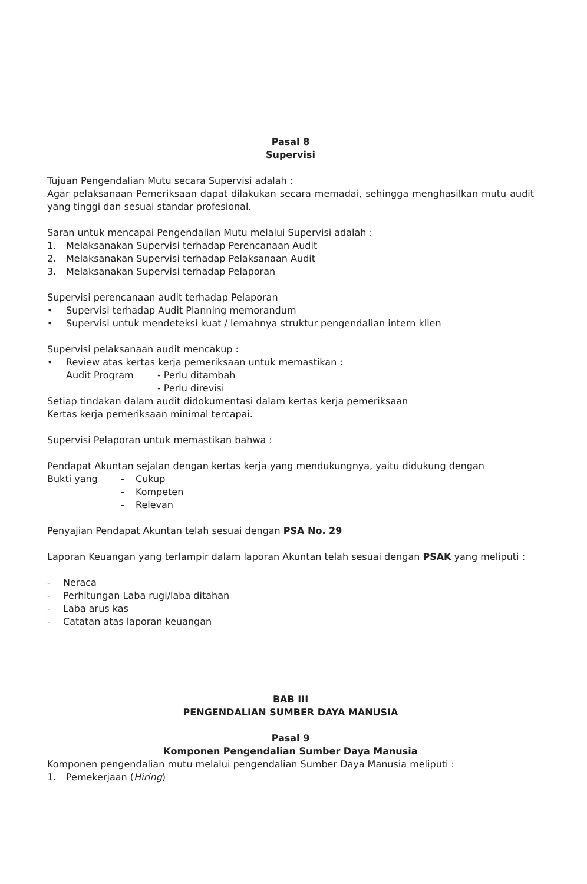Pasal 8
Supervisi
Tujuan Pengendalian Mutu secara Supervisi adalah :
Agar pelaksanaan Pemeriksaan dapat dilakukan secara memadai, sehingga menghasilkan mutu audit yang tinggi dan sesuai standar profesional.
Saran untuk mencapai Pengendalian Mutu melalui Supervisi adalah :
1. Melaksanakan Supervisi terhadap Perencanaan Audit
2. Melaksanakan Supervisi terhadap Pelaksanaan Audit
3. Melaksanakan Supervisi terhadap Pelaporan
Supervisi perencanaan audit terhadap Pelaporan
• Supervisi terhadap Audit Planning memorandum
• Supervisi untuk mendeteksi kuat / lemahnya struktur pengendalian intern klien
Supervisi pelaksanaan audit mencakup :
• Review atas kertas kerja pemeriksaan untuk memastikan :
Audit Program - Perlu ditambah
- Perlu direvisi
Setiap tindakan dalam audit didokumentasi dalam kertas kerja pemeriksaan
Kertas kerja pemeriksaan minimal tercapai.
Supervisi Pelaporan untuk memastikan bahwa :
Pendapat Akuntan sejalan dengan kertas kerja yang mendukungnya, yaitu didukung dengan
Bukti yang - Cukup
- Kompeten
- Relevan
Penyajian Pendapat Akuntan telah sesuai dengan PSA No. 29
Laporan Keuangan yang terlampir dalam laporan Akuntan telah sesuai dengan PSAK yang meliputi :
- Neraca
- Perhitungan Laba rugi/laba ditahan
- Laba arus kas
- Catatan atas laporan keuangan
BAB III
PENGENDALIAN SUMBER DAYA MANUSIA
Pasal 9
Komponen Pengendalian Sumber Daya Manusia
Komponen pengendalian mutu melalui pengendalian Sumber Daya Manusia meliputi :
1. Pemekerjaan (Hiring)